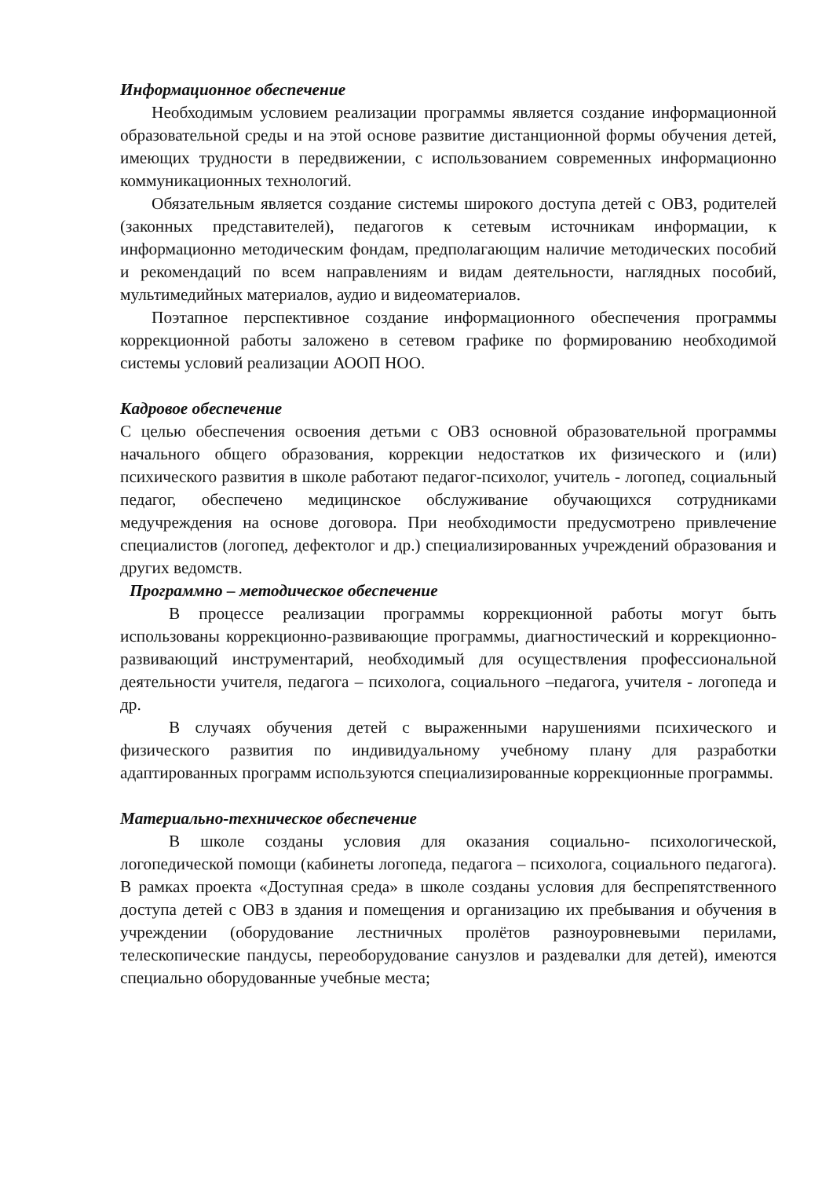Информационное обеспечение
Необходимым условием реализации программы является создание информационной образовательной среды и на этой основе развитие дистанционной формы обучения детей, имеющих трудности в передвижении, с использованием современных информационно коммуникационных технологий.
Обязательным является создание системы широкого доступа детей с ОВЗ, родителей (законных представителей), педагогов к сетевым источникам информации, к информационно методическим фондам, предполагающим наличие методических пособий и рекомендаций по всем направлениям и видам деятельности, наглядных пособий, мультимедийных материалов, аудио и видеоматериалов.
Поэтапное перспективное создание информационного обеспечения программы коррекционной работы заложено в сетевом графике по формированию необходимой системы условий реализации АООП НОО.
Кадровое обеспечение
С целью обеспечения освоения детьми с ОВЗ основной образовательной программы начального общего образования, коррекции недостатков их физического и (или) психического развития в школе работают педагог-психолог, учитель - логопед, социальный педагог, обеспечено медицинское обслуживание обучающихся сотрудниками медучреждения на основе договора. При необходимости предусмотрено привлечение специалистов (логопед, дефектолог и др.) специализированных учреждений образования и других ведомств.
Программно – методическое обеспечение
В процессе реализации программы коррекционной работы могут быть использованы коррекционно-развивающие программы, диагностический и коррекционно-развивающий инструментарий, необходимый для осуществления профессиональной деятельности учителя, педагога – психолога, социального –педагога, учителя - логопеда и др.
В случаях обучения детей с выраженными нарушениями психического и физического развития по индивидуальному учебному плану для разработки адаптированных программ используются специализированные коррекционные программы.
Материально-техническое обеспечение
В школе созданы условия для оказания социально- психологической, логопедической помощи (кабинеты логопеда, педагога – психолога, социального педагога). В рамках проекта «Доступная среда» в школе созданы условия для беспрепятственного доступа детей с ОВЗ в здания и помещения и организацию их пребывания и обучения в учреждении (оборудование лестничных пролётов разноуровневыми перилами, телескопические пандусы, переоборудование санузлов и раздевалки для детей), имеются специально оборудованные учебные места;